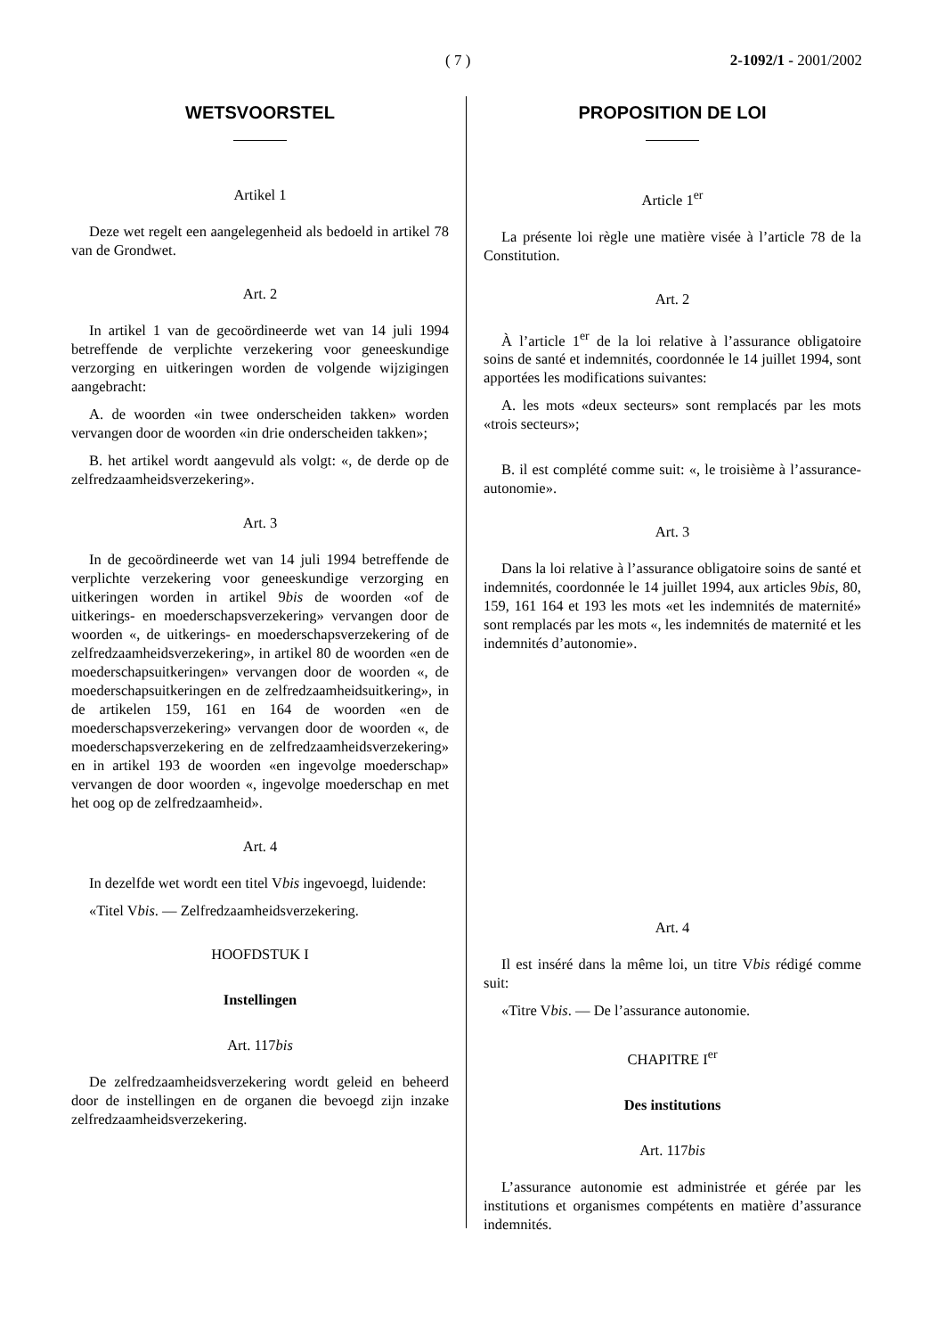( 7 ) 2-1092/1 - 2001/2002
WETSVOORSTEL
Artikel 1
Deze wet regelt een aangelegenheid als bedoeld in artikel 78 van de Grondwet.
Art. 2
In artikel 1 van de gecoördineerde wet van 14 juli 1994 betreffende de verplichte verzekering voor geneeskundige verzorging en uitkeringen worden de volgende wijzigingen aangebracht:
A. de woorden «in twee onderscheiden takken» worden vervangen door de woorden «in drie onderscheiden takken»;
B. het artikel wordt aangevuld als volgt: «, de derde op de zelfredzaamheidsverzekering».
Art. 3
In de gecoördineerde wet van 14 juli 1994 betreffende de verplichte verzekering voor geneeskundige verzorging en uitkeringen worden in artikel 9bis de woorden «of de uitkerings- en moederschapsverzekering» vervangen door de woorden «, de uitkerings- en moederschapsverzekering of de zelfredzaamheidsverzekering», in artikel 80 de woorden «en de moederschapsuitkeringen» vervangen door de woorden «, de moederschapsuitkeringen en de zelfredzaamheidsuitkering», in de artikelen 159, 161 en 164 de woorden «en de moederschapsverzekering» vervangen door de woorden «, de moederschapsverzekering en de zelfredzaamheidsverzekering» en in artikel 193 de woorden «en ingevolge moederschap» vervangen de door woorden «, ingevolge moederschap en met het oog op de zelfredzaamheid».
Art. 4
In dezelfde wet wordt een titel Vbis ingevoegd, luidende:
«Titel Vbis. — Zelfredzaamheidsverzekering.
HOOFDSTUK I
Instellingen
Art. 117bis
De zelfredzaamheidsverzekering wordt geleid en beheerd door de instellingen en de organen die bevoegd zijn inzake zelfredzaamheidsverzekering.
PROPOSITION DE LOI
Article 1<sup>er</sup>
La présente loi règle une matière visée à l’article 78 de la Constitution.
Art. 2
À l’article 1<sup>er</sup> de la loi relative à l’assurance obligatoire soins de santé et indemnités, coordonnée le 14 juillet 1994, sont apportées les modifications suivantes:
A. les mots «deux secteurs» sont remplacés par les mots «trois secteurs»;
B. il est complété comme suit: «, le troisième à l’assurance-autonomie».
Art. 3
Dans la loi relative à l’assurance obligatoire soins de santé et indemnités, coordonnée le 14 juillet 1994, aux articles 9bis, 80, 159, 161 164 et 193 les mots «et les indemnités de maternité» sont remplacés par les mots «, les indemnités de maternité et les indemnités d’autonomie».
Art. 4
Il est inséré dans la même loi, un titre Vbis rédigé comme suit:
«Titre Vbis. — De l’assurance autonomie.
CHAPITRE I<sup>er</sup>
Des institutions
Art. 117bis
L’assurance autonomie est administrée et gérée par les institutions et organismes compétents en matière d’assurance indemnités.